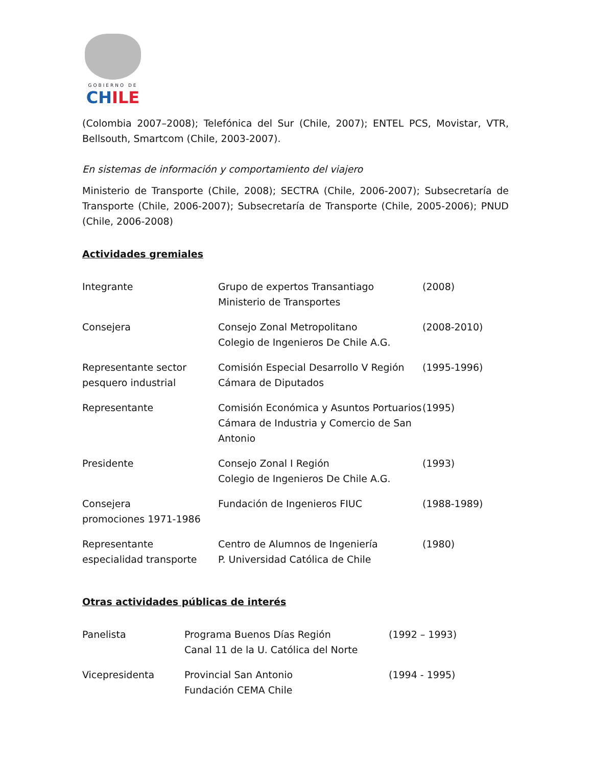GOBIERNO DE
CHILE
(Colombia 2007–2008); Telefónica del Sur (Chile, 2007); ENTEL PCS, Movistar, VTR, Bellsouth, Smartcom (Chile, 2003-2007).
En sistemas de información y comportamiento del viajero
Ministerio de Transporte (Chile, 2008); SECTRA (Chile, 2006-2007); Subsecretaría de Transporte (Chile, 2006-2007); Subsecretaría de Transporte (Chile, 2005-2006); PNUD (Chile, 2006-2008)
Actividades gremiales
| Integrante | Grupo de expertos Transantiago Ministerio de Transportes | (2008) |
| Consejera | Consejo Zonal Metropolitano Colegio de Ingenieros De Chile A.G. | (2008-2010) |
| Representante sector pesquero industrial | Comisión Especial Desarrollo V Región Cámara de Diputados | (1995-1996) |
| Representante | Comisión Económica y Asuntos Portuarios Cámara de Industria y Comercio de San Antonio | (1995) |
| Presidente | Consejo Zonal I Región Colegio de Ingenieros De Chile A.G. | (1993) |
| Consejera promociones 1971-1986 | Fundación de Ingenieros FIUC | (1988-1989) |
| Representante especialidad transporte | Centro de Alumnos de Ingeniería P. Universidad Católica de Chile | (1980) |
Otras actividades públicas de interés
| Panelista | Programa Buenos Días Región Canal 11 de la U. Católica del Norte | (1992 – 1993) |
| Vicepresidenta | Provincial San Antonio Fundación CEMA Chile | (1994 - 1995) |